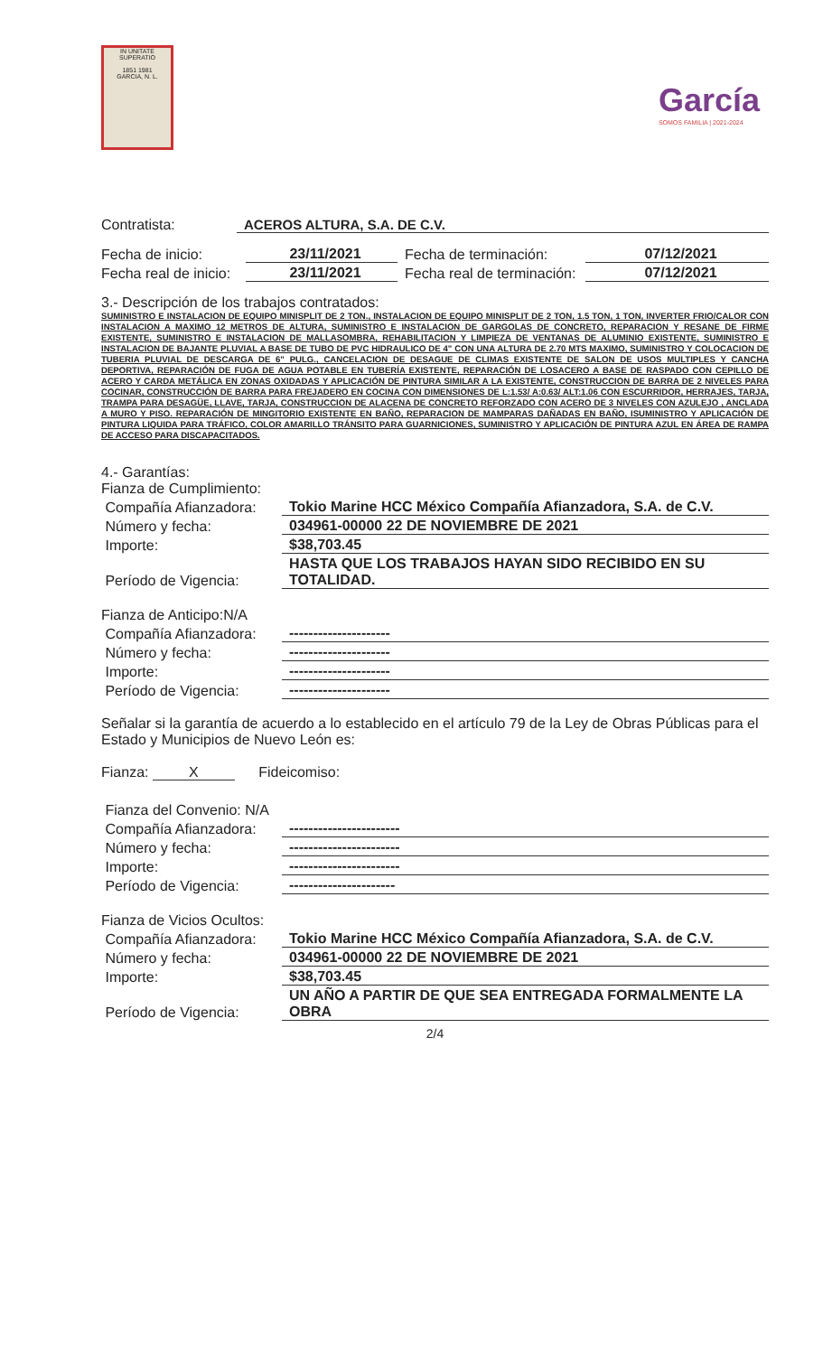IN UNITATE SUPERATIO
1851 1981
GARCIA, N. L.
García
SOMOS FAMILIA | 2021-2024
Contratista: ACEROS ALTURA, S.A. DE C.V.
Fecha de inicio: 23/11/2021 Fecha de terminación: 07/12/2021
Fecha real de inicio: 23/11/2021 Fecha real de terminación: 07/12/2021
3.- Descripción de los trabajos contratados:
SUMINISTRO E INSTALACION DE EQUIPO MINISPLIT DE 2 TON., INSTALACION DE EQUIPO MINISPLIT DE 2 TON, 1.5 TON, 1 TON, INVERTER FRIO/CALOR CON INSTALACION A MAXIMO 12 METROS DE ALTURA, SUMINISTRO E INSTALACION DE GARGOLAS DE CONCRETO, REPARACION Y RESANE DE FIRME EXISTENTE, SUMINISTRO E INSTALACION DE MALLASOMBRA, REHABILITACION Y LIMPIEZA DE VENTANAS DE ALUMINIO EXISTENTE, SUMINISTRO E INSTALACION DE BAJANTE PLUVIAL A BASE DE TUBO DE PVC HIDRAULICO DE 4" CON UNA ALTURA DE 2.70 MTS MAXIMO, SUMINISTRO Y COLOCACION DE TUBERIA PLUVIAL DE DESCARGA DE 6" PULG., CANCELACION DE DESAGUE DE CLIMAS EXISTENTE DE SALON DE USOS MULTIPLES Y CANCHA DEPORTIVA, REPARACIÓN DE FUGA DE AGUA POTABLE EN TUBERÍA EXISTENTE, REPARACIÓN DE LOSACERO A BASE DE RASPADO CON CEPILLO DE ACERO Y CARDA METÁLICA EN ZONAS OXIDADAS Y APLICACIÓN DE PINTURA SIMILAR A LA EXISTENTE, CONSTRUCCION DE BARRA DE 2 NIVELES PARA COCINAR, CONSTRUCCIÓN DE BARRA PARA FREJADERO EN COCINA CON DIMENSIONES DE L:1.53/ A:0.63/ ALT:1.06 CON ESCURRIDOR, HERRAJES, TARJA, TRAMPA PARA DESAGÜE, LLAVE, TARJA, CONSTRUCCION DE ALACENA DE CONCRETO REFORZADO CON ACERO DE 3 NIVELES CON AZULEJO , ANCLADA A MURO Y PISO. REPARACIÓN DE MINGITORIO EXISTENTE EN BAÑO, REPARACION DE MAMPARAS DAÑADAS EN BAÑO, ISUMINISTRO Y APLICACIÓN DE PINTURA LIQUIDA PARA TRÁFICO, COLOR AMARILLO TRÁNSITO PARA GUARNICIONES, SUMINISTRO Y APLICACIÓN DE PINTURA AZUL EN ÁREA DE RAMPA DE ACCESO PARA DISCAPACITADOS.
4.- Garantías:
Fianza de Cumplimiento:
Compañía Afianzadora: Tokio Marine HCC México Compañía Afianzadora, S.A. de C.V.
Número y fecha: 034961-00000 22 DE NOVIEMBRE DE 2021
Importe: $38,703.45
Período de Vigencia: HASTA QUE LOS TRABAJOS HAYAN SIDO RECIBIDO EN SU TOTALIDAD.
Fianza de Anticipo:N/A
Compañía Afianzadora: ---------------------
Número y fecha: ---------------------
Importe: ---------------------
Período de Vigencia: ---------------------
Señalar si la garantía de acuerdo a lo establecido en el artículo 79 de la Ley de Obras Públicas para el Estado y Municipios de Nuevo León es:
Fianza: X Fideicomiso:
Fianza del Convenio: N/A
Compañía Afianzadora: -----------------------
Número y fecha: -----------------------
Importe: -----------------------
Período de Vigencia: ----------------------
Fianza de Vicios Ocultos:
Compañía Afianzadora: Tokio Marine HCC México Compañía Afianzadora, S.A. de C.V.
Número y fecha: 034961-00000 22 DE NOVIEMBRE DE 2021
Importe: $38,703.45
Período de Vigencia: UN AÑO A PARTIR DE QUE SEA ENTREGADA FORMALMENTE LA OBRA
2/4